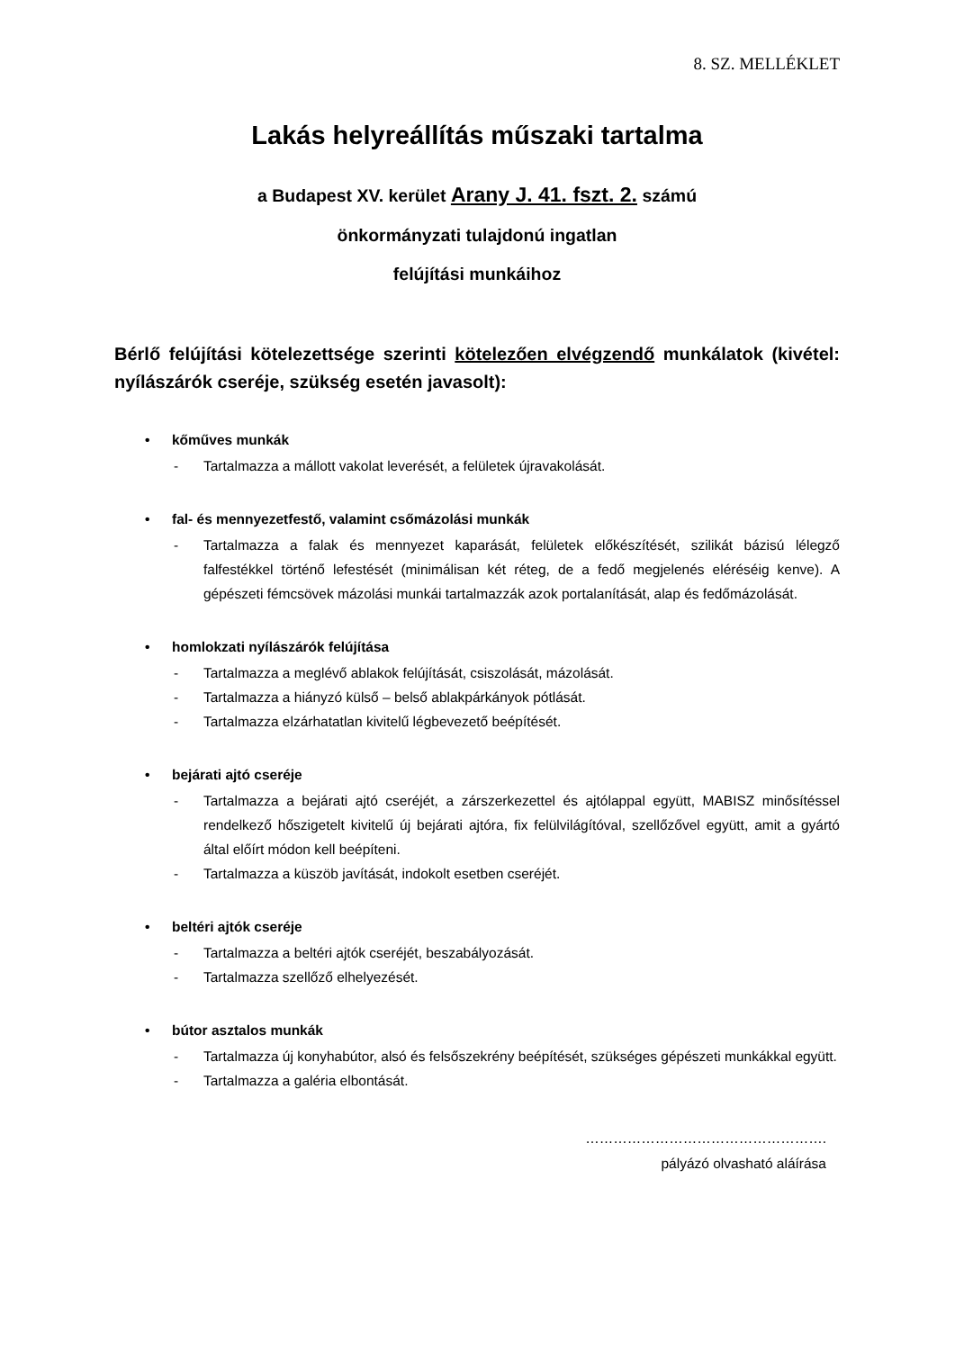8. SZ. MELLÉKLET
Lakás helyreállítás műszaki tartalma
a Budapest XV. kerület Arany J. 41. fszt. 2. számú
önkormányzati tulajdonú ingatlan
felújítási munkáihoz
Bérlő felújítási kötelezettsége szerinti kötelezően elvégzendő munkálatok (kivétel: nyílászárók cseréje, szükség esetén javasolt):
• kőműves munkák
- Tartalmazza a mállott vakolat leverését, a felületek újravakolását.
• fal- és mennyezetfestő, valamint csőmázolási munkák
- Tartalmazza a falak és mennyezet kaparását, felületek előkészítését, szilikát bázisú lélegző falfestékkel történő lefestését (minimálisan két réteg, de a fedő megjelenés eléréséig kenve). A gépészeti fémcsövek mázolási munkái tartalmazzák azok portalanítását, alap és fedőmázolását.
• homlokzati nyílászárók felújítása
- Tartalmazza a meglévő ablakok felújítását, csiszolását, mázolását.
- Tartalmazza a hiányzó külső – belső ablakpárkányok pótlását.
- Tartalmazza elzárhatatlan kivitelű légbevezető beépítését.
• bejárati ajtó cseréje
- Tartalmazza a bejárati ajtó cseréjét, a zárszerkezettel és ajtólappal együtt, MABISZ minősítéssel rendelkező hőszigetelt kivitelű új bejárati ajtóra, fix felülvilágítóval, szellőzővel együtt, amit a gyártó által előírt módon kell beépíteni.
- Tartalmazza a küszöb javítását, indokolt esetben cseréjét.
• beltéri ajtók cseréje
- Tartalmazza a beltéri ajtók cseréjét, beszabályozását.
- Tartalmazza szellőző elhelyezését.
• bútor asztalos munkák
- Tartalmazza új konyhabútor, alsó és felsőszekrény beépítését, szükséges gépészeti munkákkal együtt.
- Tartalmazza a galéria elbontását.
…………………………………………….
pályázó olvasható aláírása